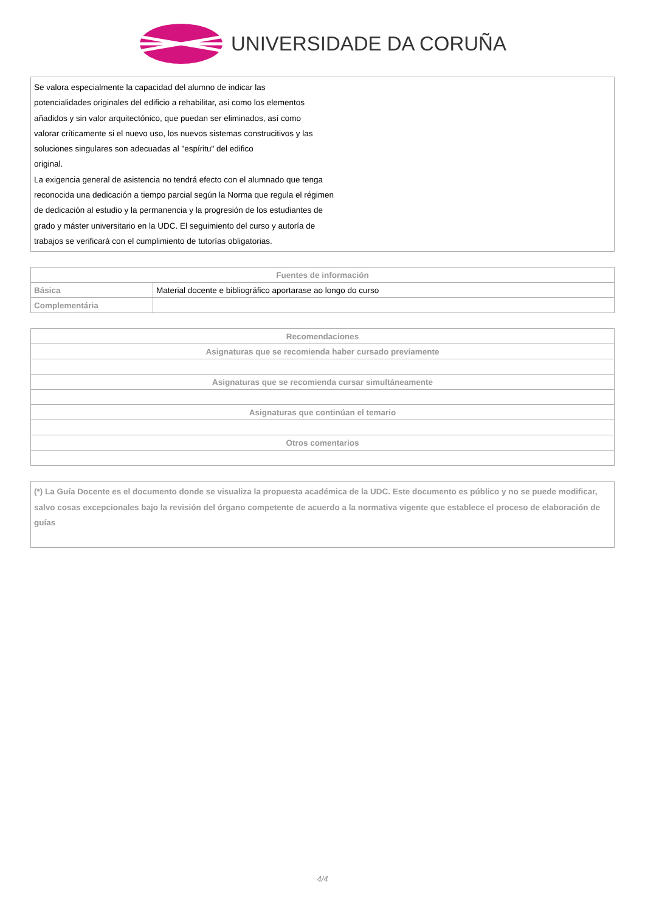UNIVERSIDADE DA CORUÑA
Se valora especialmente la capacidad del alumno de indicar las
potencialidades originales del edificio a rehabilitar, asi como los elementos
añadidos y sin valor arquitectónico, que puedan ser eliminados, así como
valorar críticamente si el nuevo uso, los nuevos sistemas construcitivos y las
soluciones singulares son adecuadas al "espíritu" del edifico
original.
La exigencia general de asistencia no tendrá efecto con el alumnado que tenga
reconocida una dedicación a tiempo parcial según la Norma que regula el régimen
de dedicación al estudio y la permanencia y la progresión de los estudiantes de
grado y máster universitario en la UDC. El seguimiento del curso y autoría de
trabajos se verificará con el cumplimiento de tutorías obligatorias.
| Fuentes de información | |
| --- | --- |
| Básica | Material docente e bibliográfico aportarase ao longo do curso |
| Complementária | |
| Recomendaciones |
| --- |
| Asignaturas que se recomienda haber cursado previamente |
| Asignaturas que se recomienda cursar simultáneamente |
| Asignaturas que continúan el temario |
| Otros comentarios |
(*) La Guía Docente es el documento donde se visualiza la propuesta académica de la UDC. Este documento es público y no se puede modificar, salvo cosas excepcionales bajo la revisión del órgano competente de acuerdo a la normativa vigente que establece el proceso de elaboración de guías
4/4